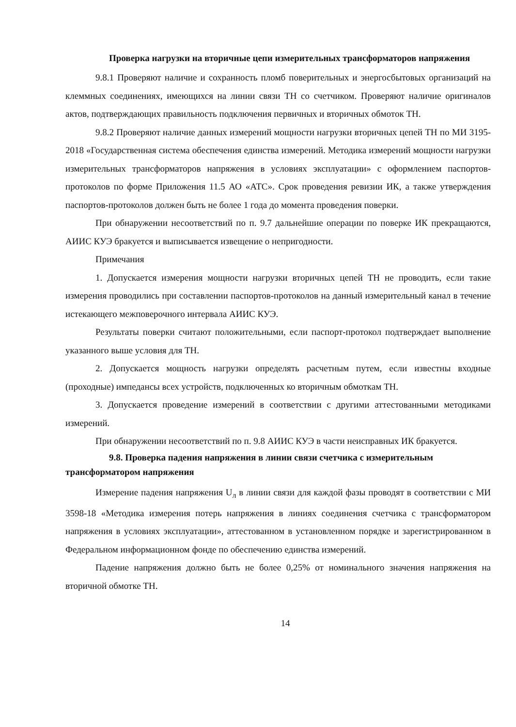Проверка нагрузки на вторичные цепи измерительных трансформаторов напряжения
9.8.1 Проверяют наличие и сохранность пломб поверительных и энергосбытовых организаций на клеммных соединениях, имеющихся на линии связи ТН со счетчиком. Проверяют наличие оригиналов актов, подтверждающих правильность подключения первичных и вторичных обмоток ТН.
9.8.2 Проверяют наличие данных измерений мощности нагрузки вторичных цепей ТН по МИ 3195-2018 «Государственная система обеспечения единства измерений. Методика измерений мощности нагрузки измерительных трансформаторов напряжения в условиях эксплуатации» с оформлением паспортов-протоколов по форме Приложения 11.5 АО «АТС». Срок проведения ревизии ИК, а также утверждения паспортов-протоколов должен быть не более 1 года до момента проведения поверки.
При обнаружении несоответствий по п. 9.7 дальнейшие операции по поверке ИК прекращаются, АИИС КУЭ бракуется и выписывается извещение о непригодности.
Примечания
1. Допускается измерения мощности нагрузки вторичных цепей ТН не проводить, если такие измерения проводились при составлении паспортов-протоколов на данный измерительный канал в течение истекающего межповерочного интервала АИИС КУЭ.
Результаты поверки считают положительными, если паспорт-протокол подтверждает выполнение указанного выше условия для ТН.
2. Допускается мощность нагрузки определять расчетным путем, если известны входные (проходные) импедансы всех устройств, подключенных ко вторичным обмоткам ТН.
3. Допускается проведение измерений в соответствии с другими аттестованными методиками измерений.
При обнаружении несоответствий по п. 9.8 АИИС КУЭ в части неисправных ИК бракуется.
9.8. Проверка падения напряжения в линии связи счетчика с измерительным трансформатором напряжения
Измерение падения напряжения U<sub>л</sub> в линии связи для каждой фазы проводят в соответствии с МИ 3598-18 «Методика измерения потерь напряжения в линиях соединения счетчика с трансформатором напряжения в условиях эксплуатации», аттестованном в установленном порядке и зарегистрированном в Федеральном информационном фонде по обеспечению единства измерений.
Падение напряжения должно быть не более 0,25% от номинального значения напряжения на вторичной обмотке ТН.
14